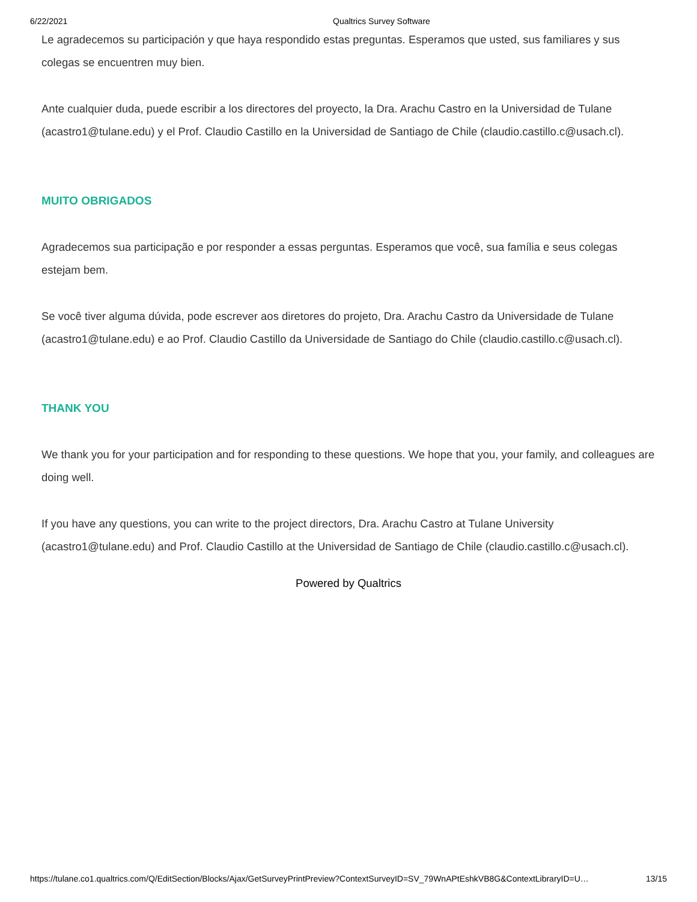6/22/2021 Qualtrics Survey Software
Le agradecemos su participación y que haya respondido estas preguntas. Esperamos que usted, sus familiares y sus colegas se encuentren muy bien.
Ante cualquier duda, puede escribir a los directores del proyecto, la Dra. Arachu Castro en la Universidad de Tulane (acastro1@tulane.edu) y el Prof. Claudio Castillo en la Universidad de Santiago de Chile (claudio.castillo.c@usach.cl).
MUITO OBRIGADOS
Agradecemos sua participação e por responder a essas perguntas. Esperamos que você, sua família e seus colegas estejam bem.
Se você tiver alguma dúvida, pode escrever aos diretores do projeto, Dra. Arachu Castro da Universidade de Tulane (acastro1@tulane.edu) e ao Prof. Claudio Castillo da Universidade de Santiago do Chile (claudio.castillo.c@usach.cl).
THANK YOU
We thank you for your participation and for responding to these questions. We hope that you, your family, and colleagues are doing well.
If you have any questions, you can write to the project directors, Dra. Arachu Castro at Tulane University (acastro1@tulane.edu) and Prof. Claudio Castillo at the Universidad de Santiago de Chile (claudio.castillo.c@usach.cl).
Powered by Qualtrics
https://tulane.co1.qualtrics.com/Q/EditSection/Blocks/Ajax/GetSurveyPrintPreview?ContextSurveyID=SV_79WnAPtEshkVB8G&ContextLibraryID=U… 13/15